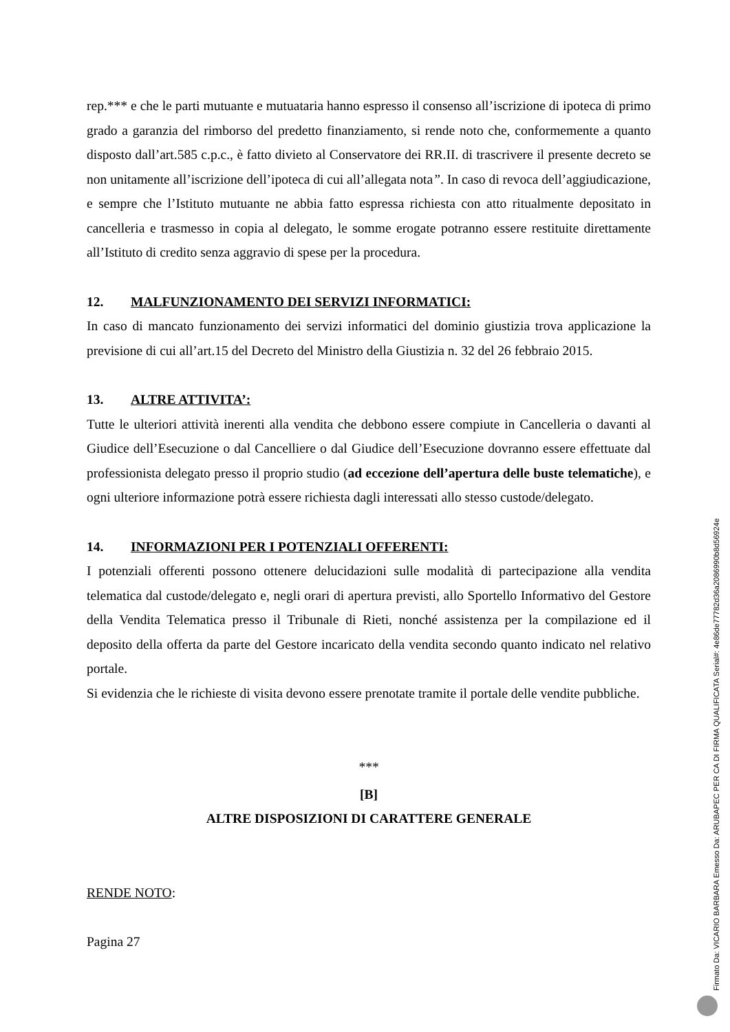rep.*** e che le parti mutuante e mutuataria hanno espresso il consenso all’iscrizione di ipoteca di primo grado a garanzia del rimborso del predetto finanziamento, si rende noto che, conformemente a quanto disposto dall’art.585 c.p.c., è fatto divieto al Conservatore dei RR.II. di trascrivere il presente decreto se non unitamente all’iscrizione dell’ipoteca di cui all’allegata nota”. In caso di revoca dell’aggiudicazione, e sempre che l’Istituto mutuante ne abbia fatto espressa richiesta con atto ritualmente depositato in cancelleria e trasmesso in copia al delegato, le somme erogate potranno essere restituite direttamente all’Istituto di credito senza aggravio di spese per la procedura.
12. MALFUNZIONAMENTO DEI SERVIZI INFORMATICI:
In caso di mancato funzionamento dei servizi informatici del dominio giustizia trova applicazione la previsione di cui all’art.15 del Decreto del Ministro della Giustizia n. 32 del 26 febbraio 2015.
13. ALTRE ATTIVITA’:
Tutte le ulteriori attività inerenti alla vendita che debbono essere compiute in Cancelleria o davanti al Giudice dell’Esecuzione o dal Cancelliere o dal Giudice dell’Esecuzione dovranno essere effettuate dal professionista delegato presso il proprio studio (ad eccezione dell’apertura delle buste telematiche), e ogni ulteriore informazione potrà essere richiesta dagli interessati allo stesso custode/delegato.
14. INFORMAZIONI PER I POTENZIALI OFFERENTI:
I potenziali offerenti possono ottenere delucidazioni sulle modalità di partecipazione alla vendita telematica dal custode/delegato e, negli orari di apertura previsti, allo Sportello Informativo del Gestore della Vendita Telematica presso il Tribunale di Rieti, nonché assistenza per la compilazione ed il deposito della offerta da parte del Gestore incaricato della vendita secondo quanto indicato nel relativo portale.
Si evidenzia che le richieste di visita devono essere prenotate tramite il portale delle vendite pubbliche.
***
[B]
ALTRE DISPOSIZIONI DI CARATTERE GENERALE
RENDE NOTO:
Pagina 27
Firmato Da: VICARIO BARBARA Emesso Da: ARUBAPEC PER CA DI FIRMA QUALIFICATA Serial#: 4e86de77782d36a2086990b8d56924e